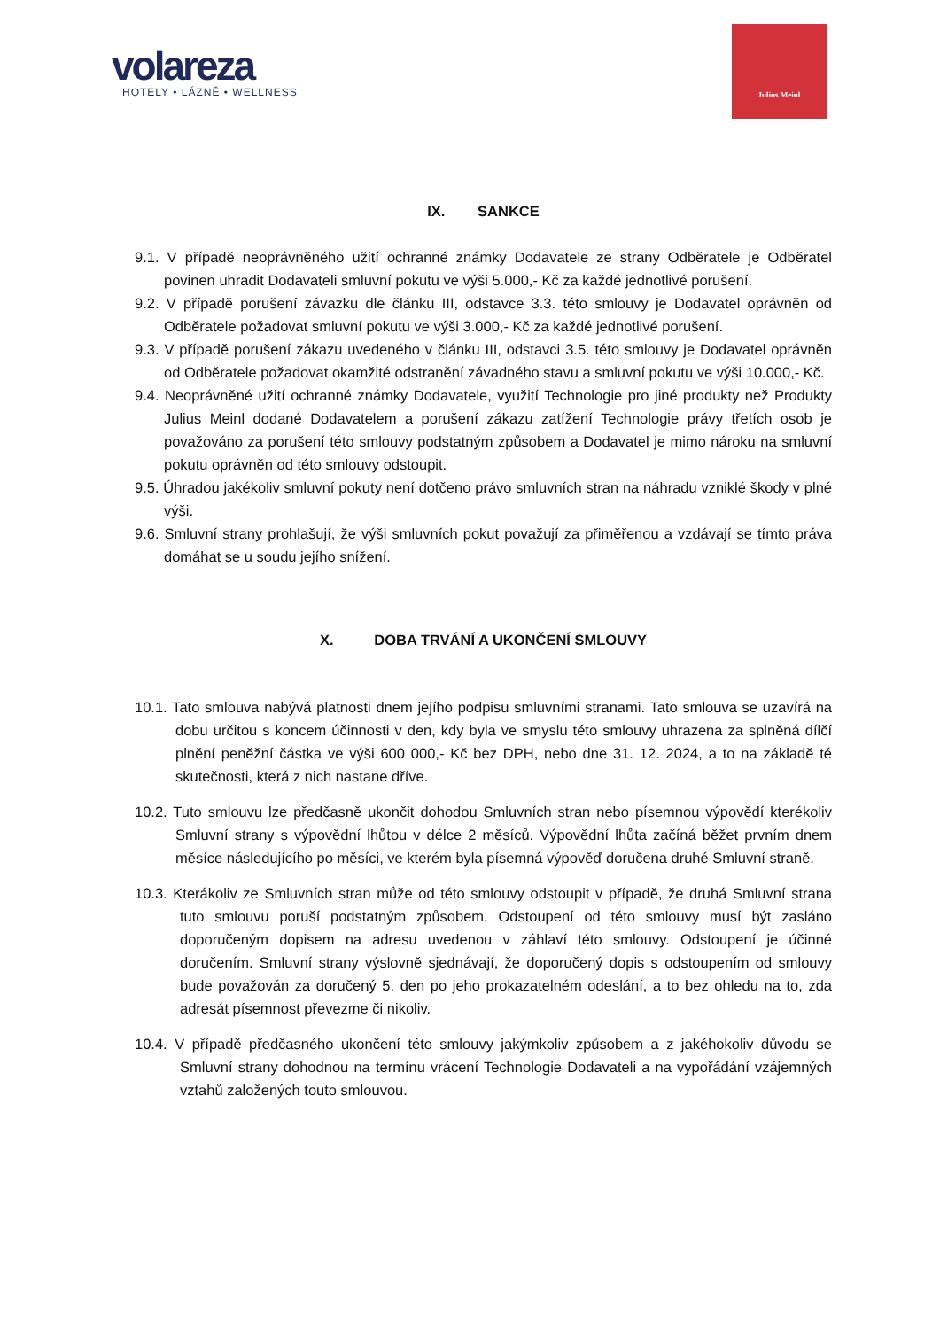volareza
HOTELY • LÁZNĚ • WELLNESS
Julius Meinl
IX. SANKCE
9.1. V případě neoprávněného užití ochranné známky Dodavatele ze strany Odběratele je Odběratel povinen uhradit Dodavateli smluvní pokutu ve výši 5.000,- Kč za každé jednotlivé porušení.
9.2. V případě porušení závazku dle článku III, odstavce 3.3. této smlouvy je Dodavatel oprávněn od Odběratele požadovat smluvní pokutu ve výši 3.000,- Kč za každé jednotlivé porušení.
9.3. V případě porušení zákazu uvedeného v článku III, odstavci 3.5. této smlouvy je Dodavatel oprávněn od Odběratele požadovat okamžité odstranění závadného stavu a smluvní pokutu ve výši 10.000,- Kč.
9.4. Neoprávněné užití ochranné známky Dodavatele, využití Technologie pro jiné produkty než Produkty Julius Meinl dodané Dodavatelem a porušení zákazu zatížení Technologie právy třetích osob je považováno za porušení této smlouvy podstatným způsobem a Dodavatel je mimo nároku na smluvní pokutu oprávněn od této smlouvy odstoupit.
9.5. Úhradou jakékoliv smluvní pokuty není dotčeno právo smluvních stran na náhradu vzniklé škody v plné výši.
9.6. Smluvní strany prohlašují, že výši smluvních pokut považují za přiměřenou a vzdávají se tímto práva domáhat se u soudu jejího snížení.
X. DOBA TRVÁNÍ A UKONČENÍ SMLOUVY
10.1. Tato smlouva nabývá platnosti dnem jejího podpisu smluvními stranami. Tato smlouva se uzavírá na dobu určitou s koncem účinnosti v den, kdy byla ve smyslu této smlouvy uhrazena za splněná dílčí plnění peněžní částka ve výši 600 000,- Kč bez DPH, nebo dne 31. 12. 2024, a to na základě té skutečnosti, která z nich nastane dříve.
10.2. Tuto smlouvu lze předčasně ukončit dohodou Smluvních stran nebo písemnou výpovědí kterékoliv Smluvní strany s výpovědní lhůtou v délce 2 měsíců. Výpovědní lhůta začíná běžet prvním dnem měsíce následujícího po měsíci, ve kterém byla písemná výpověď doručena druhé Smluvní straně.
10.3. Kterákoliv ze Smluvních stran může od této smlouvy odstoupit v případě, že druhá Smluvní strana tuto smlouvu poruší podstatným způsobem. Odstoupení od této smlouvy musí být zasláno doporučeným dopisem na adresu uvedenou v záhlaví této smlouvy. Odstoupení je účinné doručením. Smluvní strany výslovně sjednávají, že doporučený dopis s odstoupením od smlouvy bude považován za doručený 5. den po jeho prokazatelném odeslání, a to bez ohledu na to, zda adresát písemnost převezme či nikoliv.
10.4. V případě předčasného ukončení této smlouvy jakýmkoliv způsobem a z jakéhokoliv důvodu se Smluvní strany dohodnou na termínu vrácení Technologie Dodavateli a na vypořádání vzájemných vztahů založených touto smlouvou.